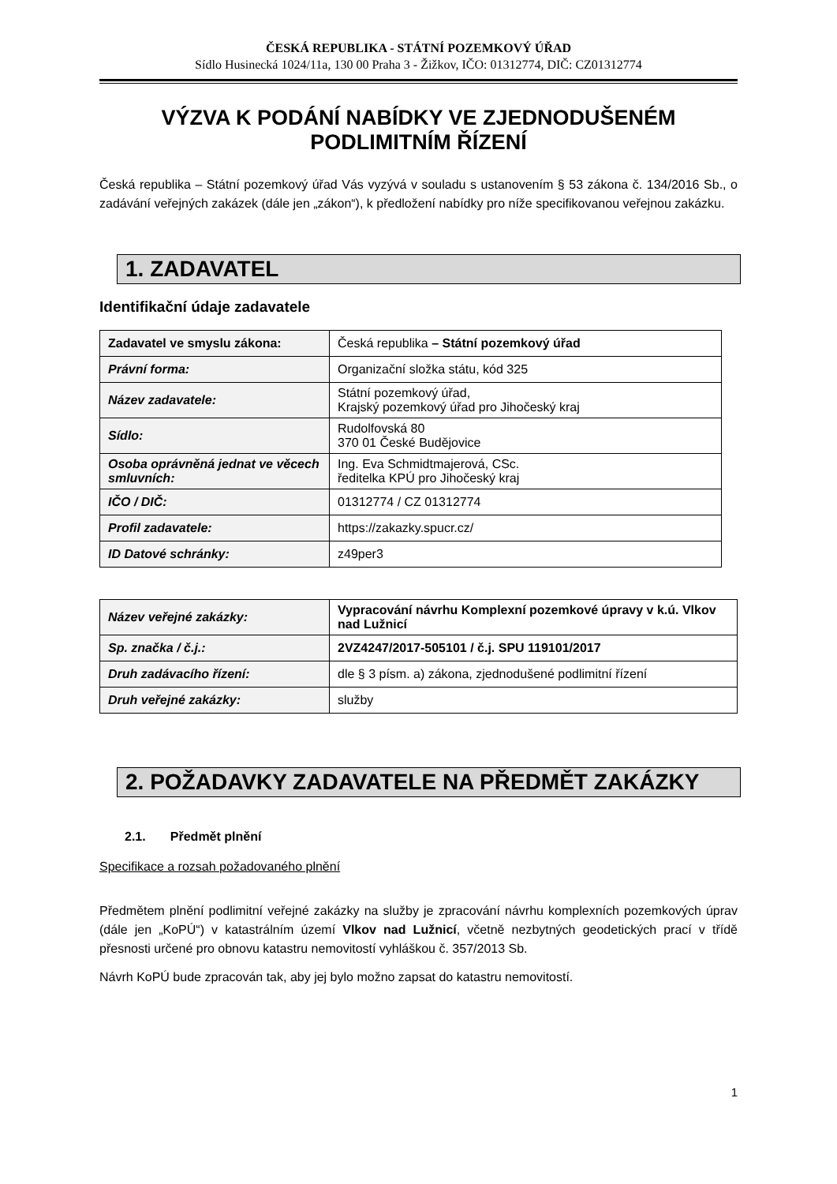ČESKÁ REPUBLIKA - STÁTNÍ POZEMKOVÝ ÚŘAD
Sídlo Husinecká 1024/11a, 130 00 Praha 3 - Žižkov, IČO: 01312774, DIČ: CZ01312774
VÝZVA K PODÁNÍ NABÍDKY VE ZJEDNODUŠENÉM PODLIMITNÍM ŘÍZENÍ
Česká republika – Státní pozemkový úřad Vás vyzývá v souladu s ustanovením § 53 zákona č. 134/2016 Sb., o zadávání veřejných zakázek (dále jen „zákon“), k předložení nabídky pro níže specifikovanou veřejnou zakázku.
1. ZADAVATEL
Identifikační údaje zadavatele
| Zadavatel ve smyslu zákona: | Česká republika – Státní pozemkový úřad |
| Právní forma: | Organizační složka státu, kód 325 |
| Název zadavatele: | Státní pozemkový úřad, Krajský pozemkový úřad pro Jihočeský kraj |
| Sídlo: | Rudolfovská 80 370 01 České Budějovice |
| Osoba oprávněná jednat ve věcech smluvních: | Ing. Eva Schmidtmajerová, CSc. ředitelka KPÚ pro Jihočeský kraj |
| IČO / DIČ: | 01312774 / CZ 01312774 |
| Profil zadavatele: | https://zakazky.spucr.cz/ |
| ID Datové schránky: | z49per3 |
| Název veřejné zakázky: | Vypracování návrhu Komplexní pozemkové úpravy v k.ú. Vlkov nad Lužnicí |
| Sp. značka / č.j.: | 2VZ4247/2017-505101 / č.j. SPU 119101/2017 |
| Druh zadávacího řízení: | dle § 3 písm. a) zákona, zjednodušené podlimitní řízení |
| Druh veřejné zakázky: | služby |
2. POŽADAVKY ZADAVATELE NA PŘEDMĚT ZAKÁZKY
2.1. Předmět plnění
Specifikace a rozsah požadovaného plnění
Předmětem plnění podlimitní veřejné zakázky na služby je zpracování návrhu komplexních pozemkových úprav (dále jen „KoPÚ“) v katastrálním území Vlkov nad Lužnicí, včetně nezbytných geodetických prací v třídě přesnosti určené pro obnovu katastru nemovitostí vyhláškou č. 357/2013 Sb.
Návrh KoPÚ bude zpracován tak, aby jej bylo možno zapsat do katastru nemovitostí.
1